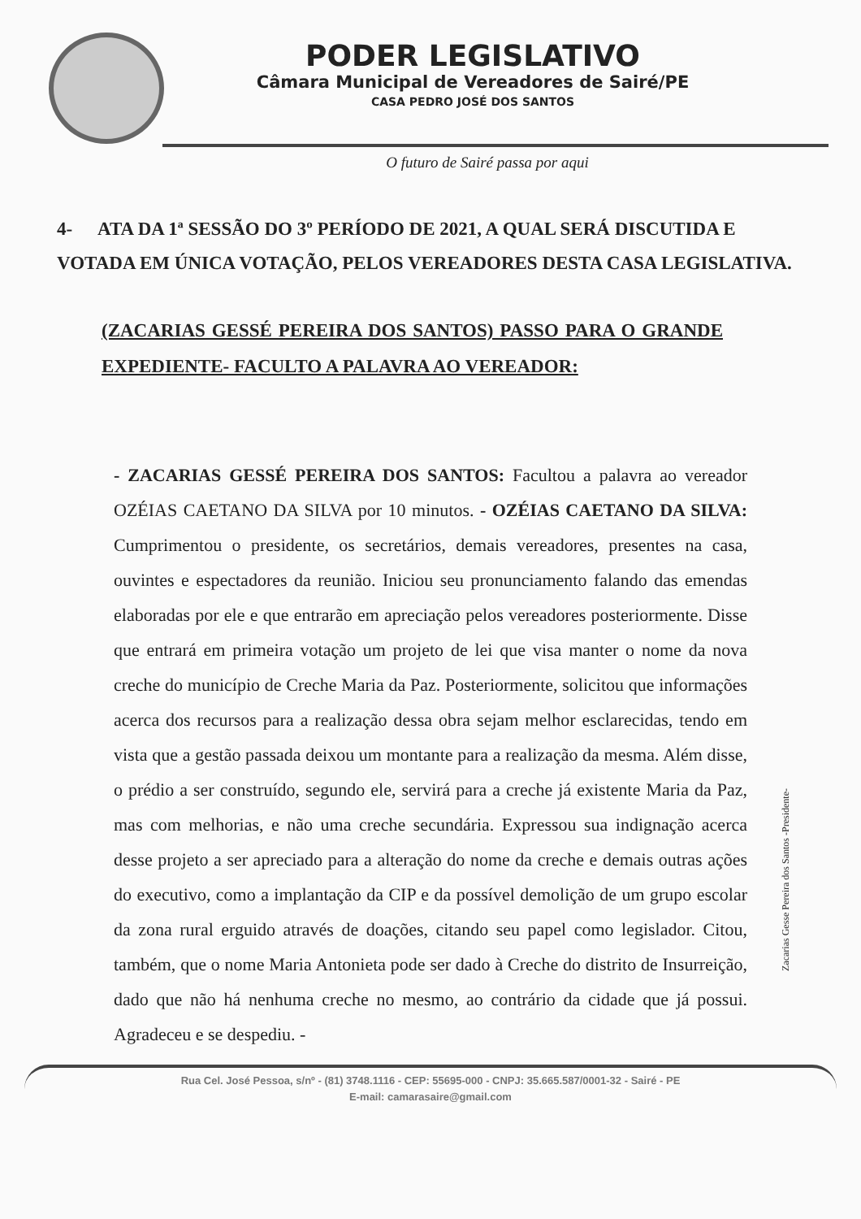PODER LEGISLATIVO
Câmara Municipal de Vereadores de Sairé/PE
CASA PEDRO JOSÉ DOS SANTOS
O futuro de Sairé passa por aqui
4- ATA DA 1ª SESSÃO DO 3º PERÍODO DE 2021, A QUAL SERÁ DISCUTIDA E VOTADA EM ÚNICA VOTAÇÃO, PELOS VEREADORES DESTA CASA LEGISLATIVA.
(ZACARIAS GESSÉ PEREIRA DOS SANTOS) PASSO PARA O GRANDE EXPEDIENTE- FACULTO A PALAVRA AO VEREADOR:
- ZACARIAS GESSÉ PEREIRA DOS SANTOS: Facultou a palavra ao vereador OZÉIAS CAETANO DA SILVA por 10 minutos. - OZÉIAS CAETANO DA SILVA: Cumprimentou o presidente, os secretários, demais vereadores, presentes na casa, ouvintes e espectadores da reunião. Iniciou seu pronunciamento falando das emendas elaboradas por ele e que entrarão em apreciação pelos vereadores posteriormente. Disse que entrará em primeira votação um projeto de lei que visa manter o nome da nova creche do município de Creche Maria da Paz. Posteriormente, solicitou que informações acerca dos recursos para a realização dessa obra sejam melhor esclarecidas, tendo em vista que a gestão passada deixou um montante para a realização da mesma. Além disse, o prédio a ser construído, segundo ele, servirá para a creche já existente Maria da Paz, mas com melhorias, e não uma creche secundária. Expressou sua indignação acerca desse projeto a ser apreciado para a alteração do nome da creche e demais outras ações do executivo, como a implantação da CIP e da possível demolição de um grupo escolar da zona rural erguido através de doações, citando seu papel como legislador. Citou, também, que o nome Maria Antonieta pode ser dado à Creche do distrito de Insurreição, dado que não há nenhuma creche no mesmo, ao contrário da cidade que já possui. Agradeceu e se despediu. -
Zacarias Gesse Pereira dos Santos -Presidente-
Rua Cel. José Pessoa, s/nº - (81) 3748.1116 - CEP: 55695-000 - CNPJ: 35.665.587/0001-32 - Sairé - PE
E-mail: camarasaire@gmail.com